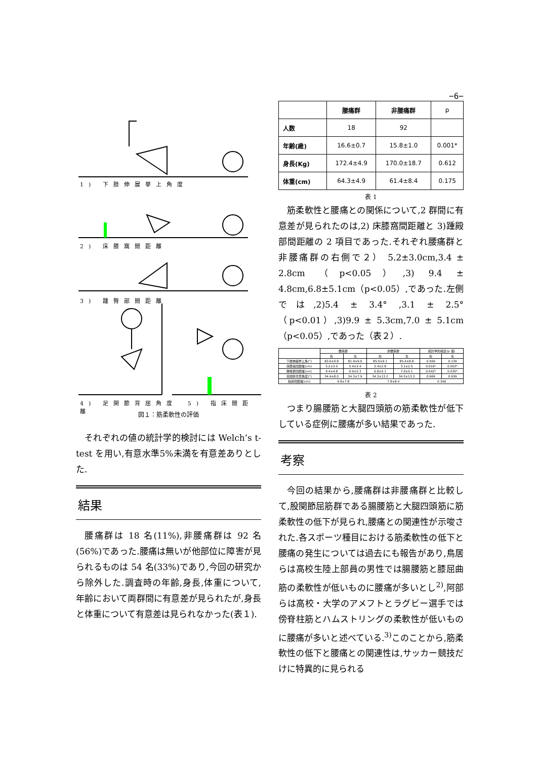−6−
1) 下肢伸展挙上角度
2) 床膝窩間距離
3) 踵臀部間距離
4) 足関節背屈角度　5) 指床間距離
図１：筋柔軟性の評価
それぞれの値の統計学的検討には Welch’s t-test を用い,有意水準5%未満を有意差ありとした.
結果
腰痛群は 18 名(11%),非腰痛群は 92 名(56%)であった.腰痛は無いが他部位に障害が見られるものは 54 名(33%)であり,今回の研究から除外した.調査時の年齢,身長,体重について, 年齢において両群間に有意差が見られたが,身長と体重について有意差は見られなかった(表１).
| | 腰痛群 | 非腰痛群 | p |
| --- | --- | --- | --- |
| 人数 | 18 | 92 | |
| 年齢(歳) | 16.6±0.7 | 15.8±1.0 | 0.001* |
| 身長(Kg) | 172.4±4.9 | 170.0±18.7 | 0.612 |
| 体重(cm) | 64.3±4.9 | 61.4±8.4 | 0.175 |
表 1
筋柔軟性と腰痛との関係について,2 群間に有意差が見られたのは,2) 床膝窩間距離と 3)踵殿部間距離の 2 項目であった.それぞれ腰痛群と非腰痛群の右側で２） 5.2±3.0cm,3.4 ± 2.8cm （p<0.05）,3) 9.4 ± 4.8cm,6.8±5.1cm（p<0.05）,であった.左側では,2)5.4 ± 3.4° ,3.1 ± 2.5°（p<0.01）,3)9.9 ± 5.3cm,7.0 ± 5.1cm（p<0.05）,であった（表２）.
| | 腰痛群 | | 非腰痛群 | | 統計学的検定(p 値) | |
| --- | --- | --- | --- | --- | --- | --- |
| | 右 | 左 | 右 | 左 | 右 | 左 |
| 下肢伸展挙上角(°) | 83.6±9.8 | 81.9±9.6 | 85.0±9.1 | 85.4±8.8 | 0.569 | 0.139 |
| 床膝窩間距離(cm) | 5.2±3.0 | 5.4±3.4 | 3.4±2.8 | 3.1±2.5 | 0.016* | 0.003* |
| 踵臀部間距離(cm) | 9.4±4.8 | 9.9±5.3 | 6.8±5.1 | 7.0±5.1 | 0.042* | 0.035* |
| 足関節背屈角度(°) | 34.4±8.0 | 34.3±7.9 | 34.3±13.2 | 34.5±13.3 | 0.969 | 0.939 |
| 指床間距離(cm) | 9.8±7.8 | | 7.8±8.4 | | 0.346 | |
表 2
つまり腸腰筋と大腿四頭筋の筋柔軟性が低下している症例に腰痛が多い結果であった.
考察
今回の結果から,腰痛群は非腰痛群と比較して,股関節屈筋群である腸腰筋と大腿四頭筋に筋柔軟性の低下が見られ,腰痛との関連性が示唆された.各スポーツ種目における筋柔軟性の低下と腰痛の発生については過去にも報告があり,鳥居らは高校生陸上部員の男性では腸腰筋と膝屈曲筋の柔軟性が低いものに腰痛が多いとし<sup>2)</sup>,阿部らは高校・大学のアメフトとラグビー選手では傍脊柱筋とハムストリングの柔軟性が低いものに腰痛が多いと述べている.<sup>3)</sup>このことから,筋柔軟性の低下と腰痛との関連性は,サッカー競技だけに特異的に見られる